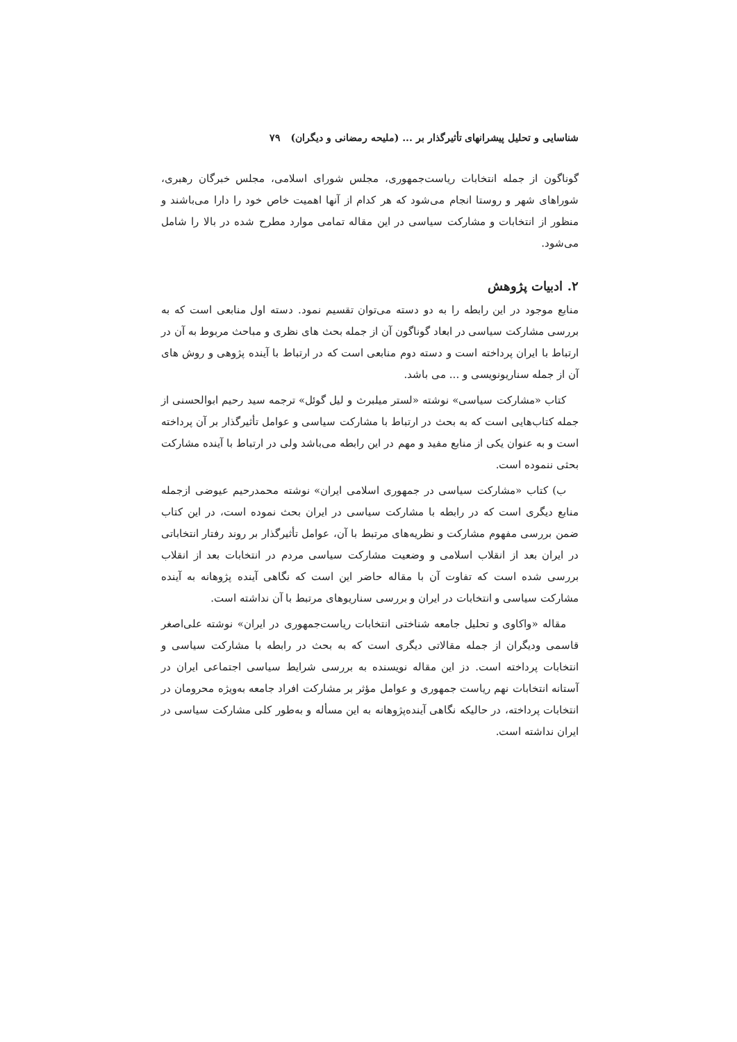شناسایی و تحلیل پیشرانهای تأثیرگذار بر ... (ملیحه رمضانی و دیگران) ۷۹
گوناگون از جمله انتخابات ریاست‌جمهوری، مجلس شورای اسلامی، مجلس خبرگان رهبری، شوراهای شهر و روستا انجام می‌شود که هر کدام از آنها اهمیت خاص خود را دارا می‌باشند و منظور از انتخابات و مشارکت سیاسی در این مقاله تمامی موارد مطرح شده در بالا را شامل می‌شود.
۲. ادبیات پژوهش
منابع موجود در این رابطه را به دو دسته می‌توان تقسیم نمود. دسته اول منابعی است که به بررسی مشارکت سیاسی در ابعاد گوناگون آن از جمله بحث های نظری و مباحث مربوط به آن در ارتباط با ایران پرداخته است و دسته دوم منابعی است که در ارتباط با آینده پژوهی و روش های آن از جمله سناریونویسی و ... می باشد.
کتاب «مشارکت سیاسی» نوشته «لستر میلبرث و لیل گوئل» ترجمه سید رحیم ابوالحسنی از جمله کتاب‌هایی است که به بحث در ارتباط با مشارکت سیاسی و عوامل تأثیرگذار بر آن پرداخته است و به عنوان یکی از منابع مفید و مهم در این رابطه می‌باشد ولی در ارتباط با آینده مشارکت بحثی ننموده است.
ب) کتاب «مشارکت سیاسی در جمهوری اسلامی ایران» نوشته محمدرحیم عیوضی ازجمله منابع دیگری است که در رابطه با مشارکت سیاسی در ایران بحث نموده است، در این کتاب ضمن بررسی مفهوم مشارکت و نظریه‌های مرتبط با آن، عوامل تأثیرگذار بر روند رفتار انتخاباتی در ایران بعد از انقلاب اسلامی و وضعیت مشارکت سیاسی مردم در انتخابات بعد از انقلاب بررسی شده است که تفاوت آن با مقاله حاضر این است که نگاهی آینده پژوهانه به آینده مشارکت سیاسی و انتخابات در ایران و بررسی سناریوهای مرتبط با آن نداشته است.
مقاله «واکاوی و تحلیل جامعه شناختی انتخابات ریاست‌جمهوری در ایران» نوشته علی‌اصغر قاسمی ودیگران از جمله مقالاتی دیگری است که به بحث در رابطه با مشارکت سیاسی و انتخابات پرداخته است. دز این مقاله نویسنده به بررسی شرایط سیاسی اجتماعی ایران در آستانه انتخابات نهم ریاست جمهوری و عوامل مؤثر بر مشارکت افراد جامعه به‌ویژه محرومان در انتخابات پرداخته، در حالیکه نگاهی آینده‌پژوهانه به این مسأله و به‌طور کلی مشارکت سیاسی در ایران نداشته است.